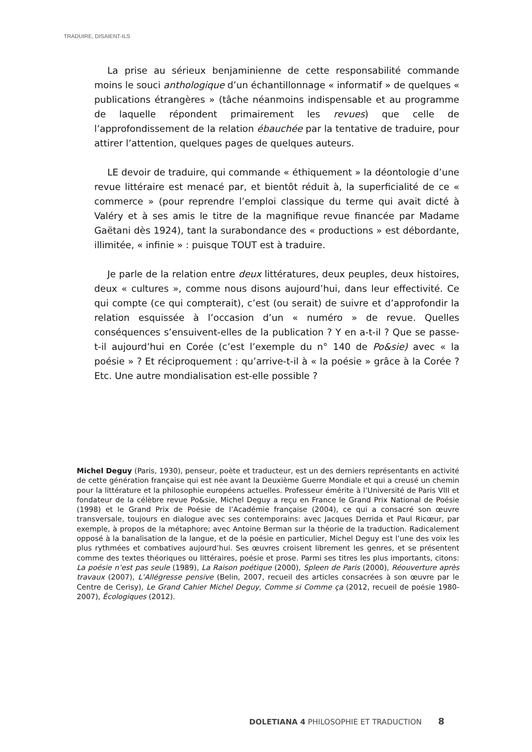TRADUIRE, DISAIENT-ILS
La prise au sérieux benjaminienne de cette responsabilité commande moins le souci anthologique d’un échantillonnage « informatif » de quelques « publications étrangères » (tâche néanmoins indispensable et au programme de laquelle répondent primairement les revues) que celle de l’approfondissement de la relation ébauchée par la tentative de traduire, pour attirer l’attention, quelques pages de quelques auteurs.
LE devoir de traduire, qui commande « éthiquement » la déontologie d’une revue littéraire est menacé par, et bientôt réduit à, la superficialité de ce « commerce » (pour reprendre l’emploi classique du terme qui avait dicté à Valéry et à ses amis le titre de la magnifique revue financée par Madame Gaëtani dès 1924), tant la surabondance des « productions » est débordante, illimitée, « infinie » : puisque TOUT est à traduire.
Je parle de la relation entre deux littératures, deux peuples, deux histoires, deux « cultures », comme nous disons aujourd’hui, dans leur effectivité. Ce qui compte (ce qui compterait), c’est (ou serait) de suivre et d’approfondir la relation esquissée à l’occasion d’un « numéro » de revue. Quelles conséquences s’ensuivent-elles de la publication ? Y en a-t-il ? Que se passe-t-il aujourd’hui en Corée (c’est l’exemple du n° 140 de Po&sie) avec « la poésie » ? Et réciproquement : qu’arrive-t-il à « la poésie » grâce à la Corée ? Etc. Une autre mondialisation est-elle possible ?
Michel Deguy (Paris, 1930), penseur, poète et traducteur, est un des derniers représentants en activité de cette génération française qui est née avant la Deuxième Guerre Mondiale et qui a creusé un chemin pour la littérature et la philosophie européens actuelles. Professeur émérite à l’Université de Paris VIII et fondateur de la célèbre revue Po&sie, Michel Deguy a reçu en France le Grand Prix National de Poésie (1998) et le Grand Prix de Poésie de l’Académie française (2004), ce qui a consacré son œuvre transversale, toujours en dialogue avec ses contemporains: avec Jacques Derrida et Paul Ricœur, par exemple, à propos de la métaphore; avec Antoine Berman sur la théorie de la traduction. Radicalement opposé à la banalisation de la langue, et de la poésie en particulier, Michel Deguy est l’une des voix les plus rythmées et combatives aujourd’hui. Ses œuvres croisent librement les genres, et se présentent comme des textes théoriques ou littéraires, poésie et prose. Parmi ses titres les plus importants, citons: La poésie n’est pas seule (1989), La Raison poétique (2000), Spleen de Paris (2000), Réouverture après travaux (2007), L’Allégresse pensive (Belin, 2007, recueil des articles consacrées à son œuvre par le Centre de Cerisy), Le Grand Cahier Michel Deguy, Comme si Comme ça (2012, recueil de poésie 1980-2007), Écologiques (2012).
DOLETIANA 4 PHILOSOPHIE ET TRADUCTION 8